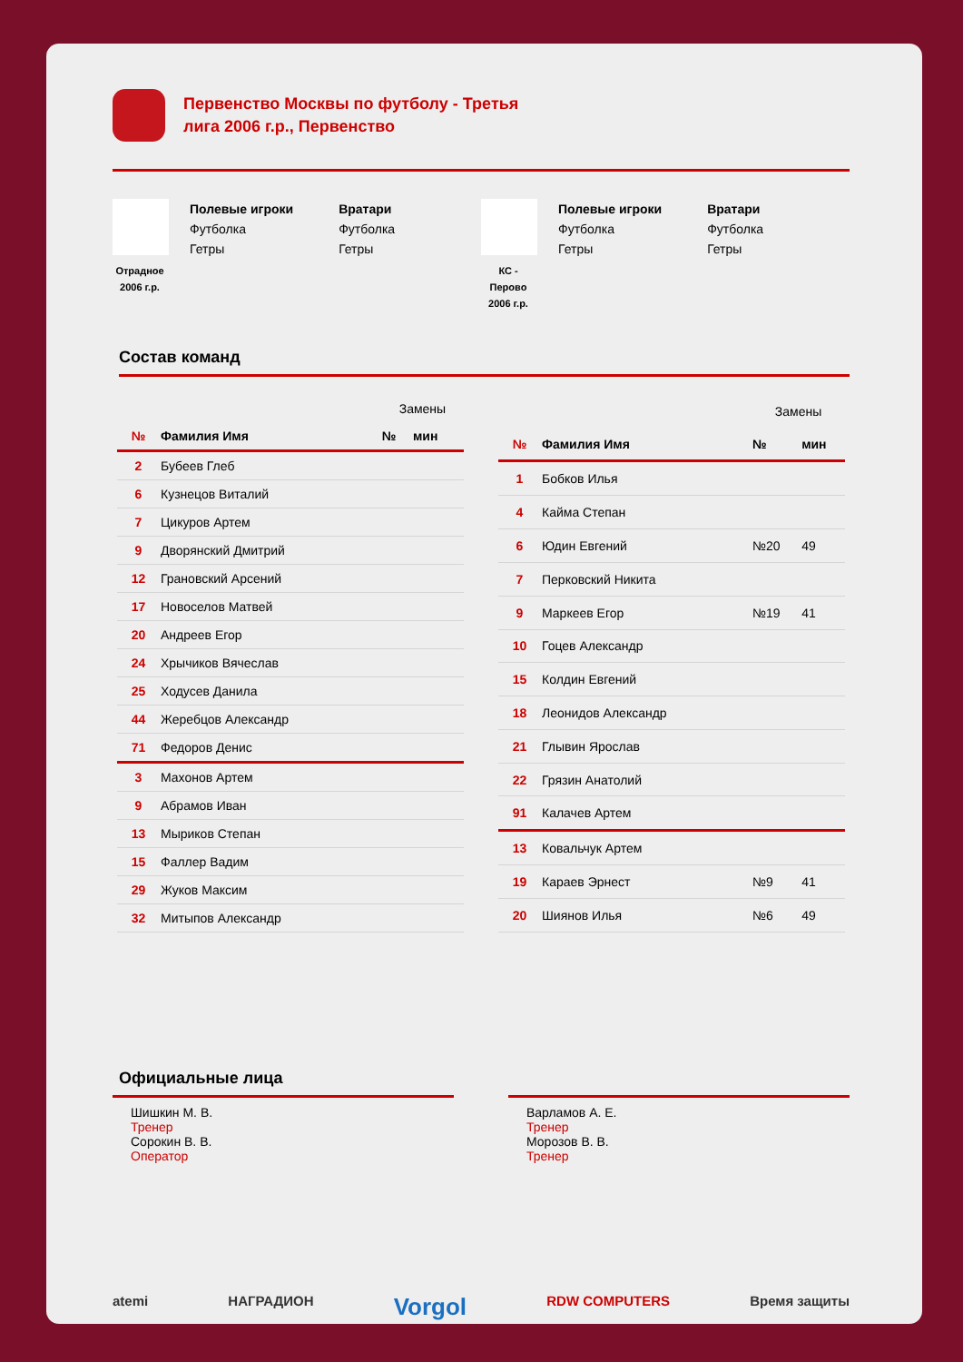Первенство Москвы по футболу - Третья лига 2006 г.р., Первенство
Отрадное 2006 г.р.
Полевые игроки
Футболка
Гетры
Вратари
Футболка
Гетры
КС - Перово 2006 г.р.
Полевые игроки
Футболка
Гетры
Вратари
Футболка
Гетры
Состав команд
| | | Замены | |
| № | Фамилия Имя | № | мин |
| 2 | Бубеев Глеб | | |
| 6 | Кузнецов Виталий | | |
| 7 | Цикуров Артем | | |
| 9 | Дворянский Дмитрий | | |
| 12 | Грановский Арсений | | |
| 17 | Новоселов Матвей | | |
| 20 | Андреев Егор | | |
| 24 | Хрычиков Вячеслав | | |
| 25 | Ходусев Данила | | |
| 44 | Жеребцов Александр | | |
| 71 | Федоров Денис | | |
| 3 | Махонов Артем | | |
| 9 | Абрамов Иван | | |
| 13 | Мыриков Степан | | |
| 15 | Фаллер Вадим | | |
| 29 | Жуков Максим | | |
| 32 | Митыпов Александр | | |
| | | Замены | |
| № | Фамилия Имя | № | мин |
| 1 | Бобков Илья | | |
| 4 | Кайма Степан | | |
| 6 | Юдин Евгений | №20 | 49 |
| 7 | Перковский Никита | | |
| 9 | Маркеев Егор | №19 | 41 |
| 10 | Гоцев Александр | | |
| 15 | Колдин Евгений | | |
| 18 | Леонидов Александр | | |
| 21 | Глывин Ярослав | | |
| 22 | Грязин Анатолий | | |
| 91 | Калачев Артем | | |
| 13 | Ковальчук Артем | | |
| 19 | Караев Эрнест | №9 | 41 |
| 20 | Шиянов Илья | №6 | 49 |
Официальные лица
Шишкин М. В.
Тренер
Сорокин В. В.
Оператор
Варламов А. Е.
Тренер
Морозов В. В.
Тренер
atemi НАГРАДИОН Vorgol RDW COMPUTERS Время защиты